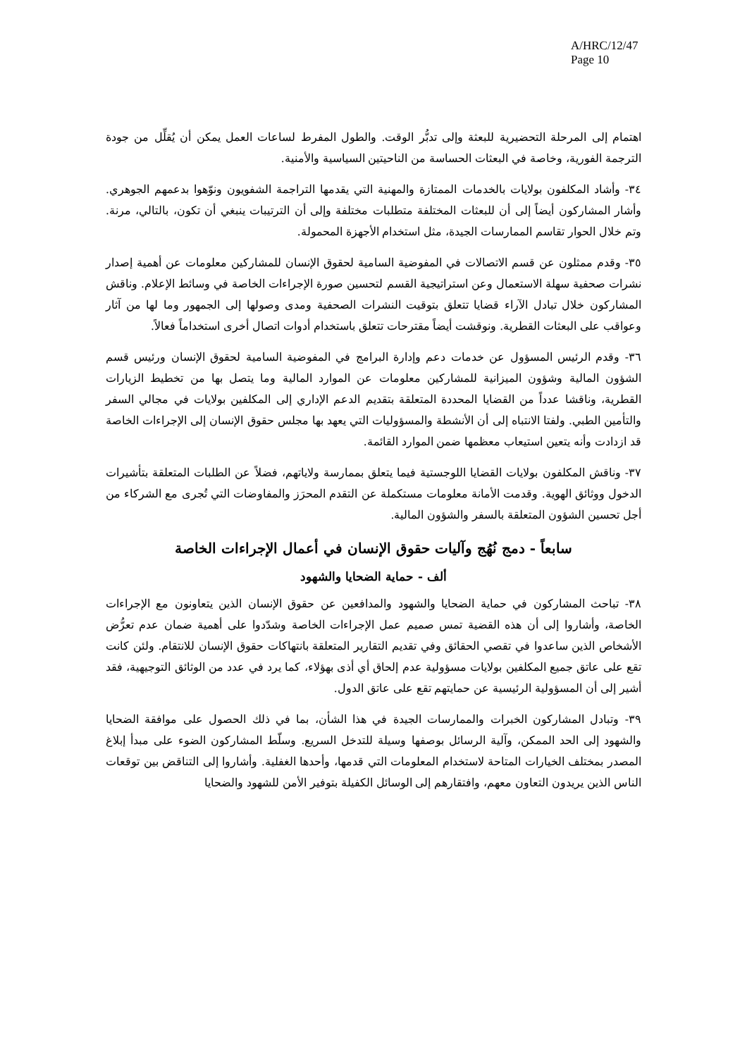A/HRC/12/47
Page 10
اهتمام إلى المرحلة التحضيرية للبعثة وإلى تدبُّر الوقت. والطول المفرط لساعات العمل يمكن أن يُقلِّل من جودة الترجمة الفورية، وخاصة في البعثات الحساسة من الناحيتين السياسية والأمنية.
٣٤- وأشاد المكلفون بولايات بالخدمات الممتازة والمهنية التي يقدمها التراجمة الشفويون ونوّهوا بدعمهم الجوهري. وأشار المشاركون أيضاً إلى أن للبعثات المختلفة متطلبات مختلفة وإلى أن الترتيبات ينبغي أن تكون، بالتالي، مرنة. وتم خلال الحوار تقاسم الممارسات الجيدة، مثل استخدام الأجهزة المحمولة.
٣٥- وقدم ممثلون عن قسم الاتصالات في المفوضية السامية لحقوق الإنسان للمشاركين معلومات عن أهمية إصدار نشرات صحفية سهلة الاستعمال وعن استراتيجية القسم لتحسين صورة الإجراءات الخاصة في وسائط الإعلام. وناقش المشاركون خلال تبادل الآراء قضايا تتعلق بتوقيت النشرات الصحفية ومدى وصولها إلى الجمهور وما لها من آثار وعواقب على البعثات القطرية. ونوقشت أيضاً مقترحات تتعلق باستخدام أدوات اتصال أخرى استخداماً فعالاً.
٣٦- وقدم الرئيس المسؤول عن خدمات دعم وإدارة البرامج في المفوضية السامية لحقوق الإنسان ورئيس قسم الشؤون المالية وشؤون الميزانية للمشاركين معلومات عن الموارد المالية وما يتصل بها من تخطيط الزيارات القطرية، وناقشا عدداً من القضايا المحددة المتعلقة بتقديم الدعم الإداري إلى المكلفين بولايات في مجالي السفر والتأمين الطبي. ولفتا الانتباه إلى أن الأنشطة والمسؤوليات التي يعهد بها مجلس حقوق الإنسان إلى الإجراءات الخاصة قد ازدادت وأنه يتعين استيعاب معظمها ضمن الموارد القائمة.
٣٧- وناقش المكلفون بولايات القضايا اللوجستية فيما يتعلق بممارسة ولاياتهم، فضلاً عن الطلبات المتعلقة بتأشيرات الدخول ووثائق الهوية. وقدمت الأمانة معلومات مستكملة عن التقدم المحرَز والمفاوضات التي تُجرى مع الشركاء من أجل تحسين الشؤون المتعلقة بالسفر والشؤون المالية.
سابعاً - دمج نُهُج وآليات حقوق الإنسان في أعمال الإجراءات الخاصة
ألف - حماية الضحايا والشهود
٣٨- تباحث المشاركون في حماية الضحايا والشهود والمدافعين عن حقوق الإنسان الذين يتعاونون مع الإجراءات الخاصة، وأشاروا إلى أن هذه القضية تمس صميم عمل الإجراءات الخاصة وشدّدوا على أهمية ضمان عدم تعرُّض الأشخاص الذين ساعدوا في تقصي الحقائق وفي تقديم التقارير المتعلقة بانتهاكات حقوق الإنسان للانتقام. ولئن كانت تقع على عاتق جميع المكلفين بولايات مسؤولية عدم إلحاق أي أذى بهؤلاء، كما يرد في عدد من الوثائق التوجيهية، فقد أشير إلى أن المسؤولية الرئيسية عن حمايتهم تقع على عاتق الدول.
٣٩- وتبادل المشاركون الخبرات والممارسات الجيدة في هذا الشأن، بما في ذلك الحصول على موافقة الضحايا والشهود إلى الحد الممكن، وآلية الرسائل بوصفها وسيلة للتدخل السريع. وسلّط المشاركون الضوء على مبدأ إبلاغ المصدر بمختلف الخيارات المتاحة لاستخدام المعلومات التي قدمها، وأحدها الغفلية. وأشاروا إلى التناقض بين توقعات الناس الذين يريدون التعاون معهم، وافتقارهم إلى الوسائل الكفيلة بتوفير الأمن للشهود والضحايا